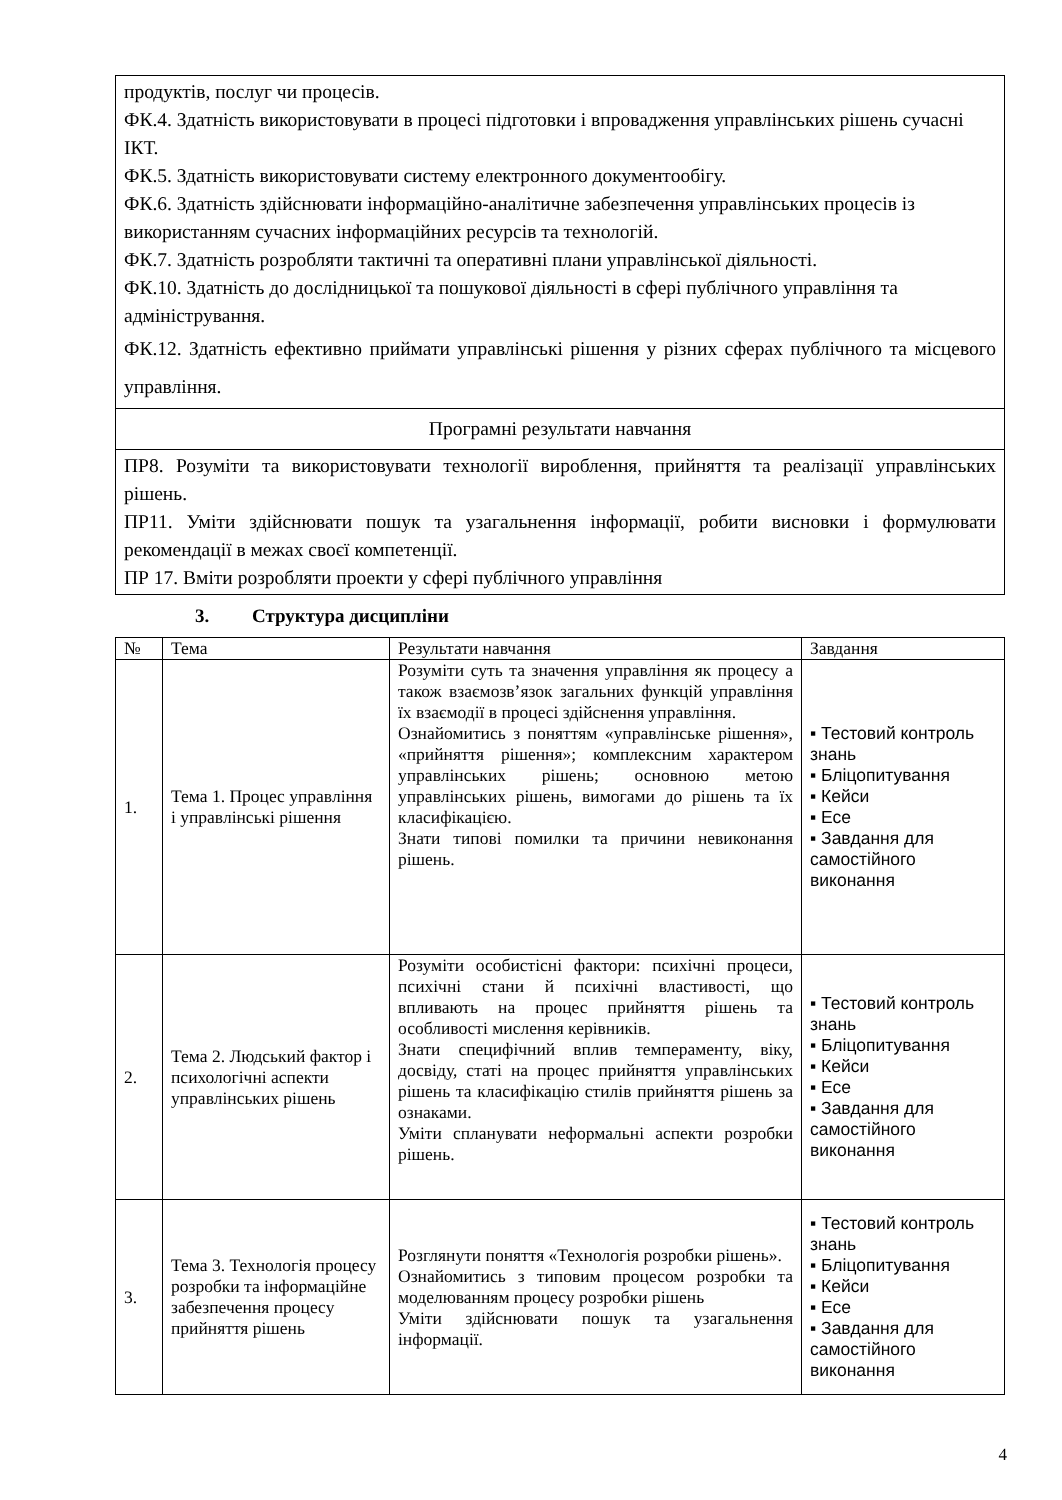| продуктів, послуг чи процесів. ФК.4. Здатність використовувати в процесі підготовки і впровадження управлінських рішень сучасні ІКТ. ФК.5. Здатність використовувати систему електронного документообігу. ФК.6. Здатність здійснювати інформаційно-аналітичне забезпечення управлінських процесів із використанням сучасних інформаційних ресурсів та технологій. ФК.7. Здатність розробляти тактичні та оперативні плани управлінської діяльності. ФК.10. Здатність до дослідницької та пошукової діяльності в сфері публічного управління та адміністрування. ФК.12. Здатність ефективно приймати управлінські рішення у різних сферах публічного та місцевого управління. |
| Програмні результати навчання |
| ПР8. Розуміти та використовувати технології вироблення, прийняття та реалізації управлінських рішень. ПР11. Уміти здійснювати пошук та узагальнення інформації, робити висновки і формулювати рекомендації в межах своєї компетенції. ПР 17. Вміти розробляти проекти у сфері публічного управління |
3. Структура дисципліни
| № | Тема | Результати навчання | Завдання |
| --- | --- | --- | --- |
| 1. | Тема 1. Процес управління і управлінські рішення | Розуміти суть та значення управління як процесу а також взаємозв’язок загальних функцій управління їх взаємодії в процесі здійснення управління. Ознайомитись з поняттям «управлінське рішення», «прийняття рішення»; комплексним характером управлінських рішень; основною метою управлінських рішень, вимогами до рішень та їх класифікацією. Знати типові помилки та причини невиконання рішень. | ▪ Тестовий контроль знань ▪ Бліцопитування ▪ Кейси ▪ Есе ▪ Завдання для самостійного виконання |
| 2. | Тема 2. Людський фактор і психологічні аспекти управлінських рішень | Розуміти особистісні фактори: психічні процеси, психічні стани й психічні властивості, що впливають на процес прийняття рішень та особливості мислення керівників. Знати специфічний вплив темпераменту, віку, досвіду, статі на процес прийняття управлінських рішень та класифікацію стилів прийняття рішень за ознаками. Уміти спланувати неформальні аспекти розробки рішень. | ▪ Тестовий контроль знань ▪ Бліцопитування ▪ Кейси ▪ Есе ▪ Завдання для самостійного виконання |
| 3. | Тема 3. Технологія процесу розробки та інформаційне забезпечення процесу прийняття рішень | Розглянути поняття «Технологія розробки рішень». Ознайомитись з типовим процесом розробки та моделюванням процесу розробки рішень Уміти здійснювати пошук та узагальнення інформації. | ▪ Тестовий контроль знань ▪ Бліцопитування ▪ Кейси ▪ Есе ▪ Завдання для самостійного виконання |
4